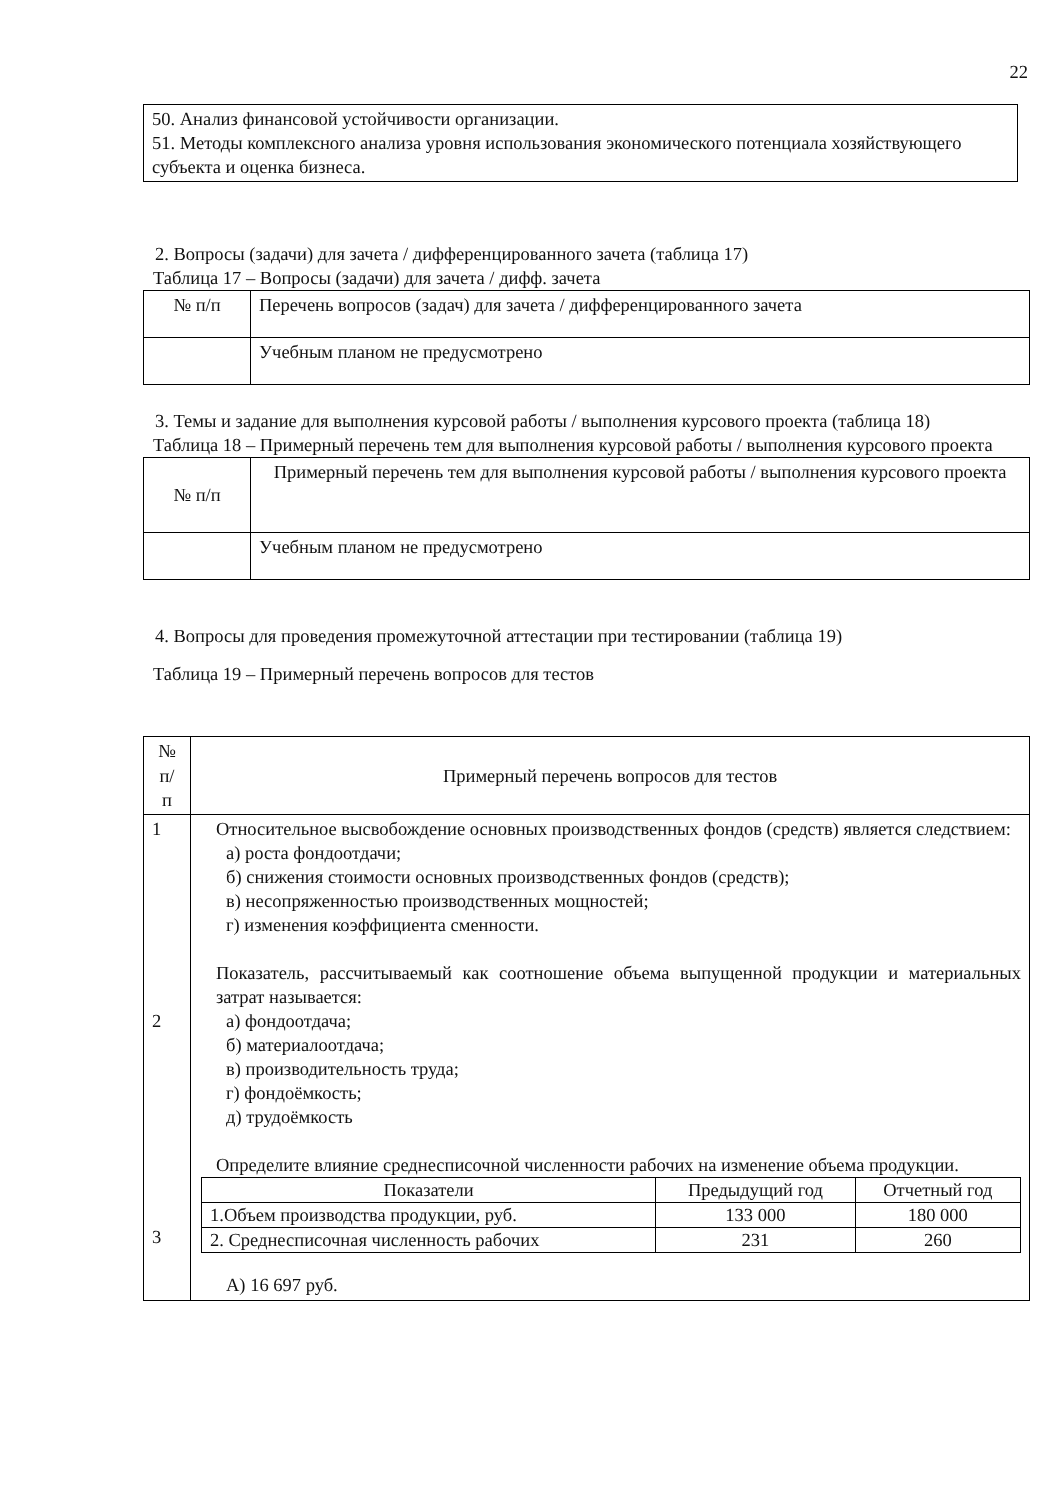22
50. Анализ финансовой устойчивости организации.
51. Методы комплексного анализа уровня использования экономического потенциала хозяйствующего субъекта и оценка бизнеса.
2. Вопросы (задачи) для зачета / дифференцированного зачета (таблица 17)
Таблица 17 – Вопросы (задачи) для зачета / дифф. зачета
| № п/п | Перечень вопросов (задач) для зачета / дифференцированного зачета |
| --- | --- |
| | Учебным планом не предусмотрено |
3. Темы и задание для выполнения курсовой работы / выполнения курсового проекта (таблица 18)
Таблица 18 – Примерный перечень тем для выполнения курсовой работы / выполнения курсового проекта
| № п/п | Примерный перечень тем для выполнения курсовой работы / выполнения курсового проекта |
| --- | --- |
| | Учебным планом не предусмотрено |
4. Вопросы для проведения промежуточной аттестации при тестировании (таблица 19)
Таблица 19 – Примерный перечень вопросов для тестов
| № п/ п | Примерный перечень вопросов для тестов |
| --- | --- |
| 1 2 3 | Относительное высвобождение основных производственных фондов (средств) является следствием: а) роста фондоотдачи; б) снижения стоимости основных производственных фондов (средств); в) несопряженностью производственных мощностей; г) изменения коэффициента сменности. Показатель, рассчитываемый как соотношение объема выпущенной продукции и материальных затрат называется: а) фондоотдача; б) материалоотдача; в) производительность труда; г) фондоёмкость; д) трудоёмкость Определите влияние среднесписочной численности рабочих на изменение объема продукции. / Показатели / Предыдущий год / Отчетный год / / 1.Объем производства продукции, руб. / 133 000 / 180 000 / / 2. Среднесписочная численность рабочих / 231 / 260 / А) 16 697 руб. |